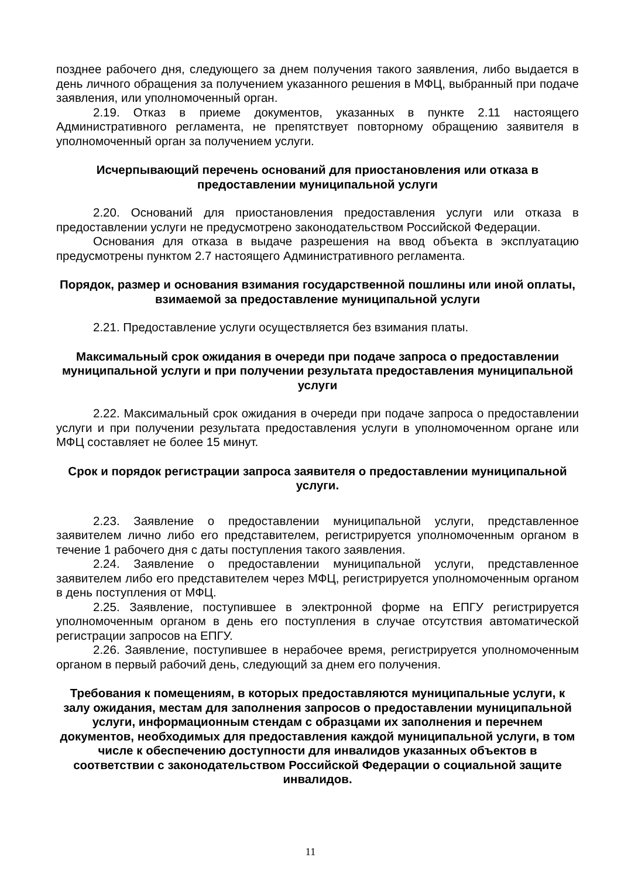позднее рабочего дня, следующего за днем получения такого заявления, либо выдается в день личного обращения за получением указанного решения в МФЦ, выбранный при подаче заявления, или уполномоченный орган.
2.19. Отказ в приеме документов, указанных в пункте 2.11 настоящего Административного регламента, не препятствует повторному обращению заявителя в уполномоченный орган за получением услуги.
Исчерпывающий перечень оснований для приостановления или отказа в предоставлении муниципальной услуги
2.20. Оснований для приостановления предоставления услуги или отказа в предоставлении услуги не предусмотрено законодательством Российской Федерации.
Основания для отказа в выдаче разрешения на ввод объекта в эксплуатацию предусмотрены пунктом 2.7 настоящего Административного регламента.
Порядок, размер и основания взимания государственной пошлины или иной оплаты, взимаемой за предоставление муниципальной услуги
2.21. Предоставление услуги осуществляется без взимания платы.
Максимальный срок ожидания в очереди при подаче запроса о предоставлении муниципальной услуги и при получении результата предоставления муниципальной услуги
2.22. Максимальный срок ожидания в очереди при подаче запроса о предоставлении услуги и при получении результата предоставления услуги в уполномоченном органе или МФЦ составляет не более 15 минут.
Срок и порядок регистрации запроса заявителя о предоставлении муниципальной услуги.
2.23. Заявление о предоставлении муниципальной услуги, представленное заявителем лично либо его представителем, регистрируется уполномоченным органом в течение 1 рабочего дня с даты поступления такого заявления.
2.24. Заявление о предоставлении муниципальной услуги, представленное заявителем либо его представителем через МФЦ, регистрируется уполномоченным органом в день поступления от МФЦ.
2.25. Заявление, поступившее в электронной форме на ЕПГУ регистрируется уполномоченным органом в день его поступления в случае отсутствия автоматической регистрации запросов на ЕПГУ.
2.26. Заявление, поступившее в нерабочее время, регистрируется уполномоченным органом в первый рабочий день, следующий за днем его получения.
Требования к помещениям, в которых предоставляются муниципальные услуги, к залу ожидания, местам для заполнения запросов о предоставлении муниципальной услуги, информационным стендам с образцами их заполнения и перечнем документов, необходимых для предоставления каждой муниципальной услуги, в том числе к обеспечению доступности для инвалидов указанных объектов в соответствии с законодательством Российской Федерации о социальной защите инвалидов.
11